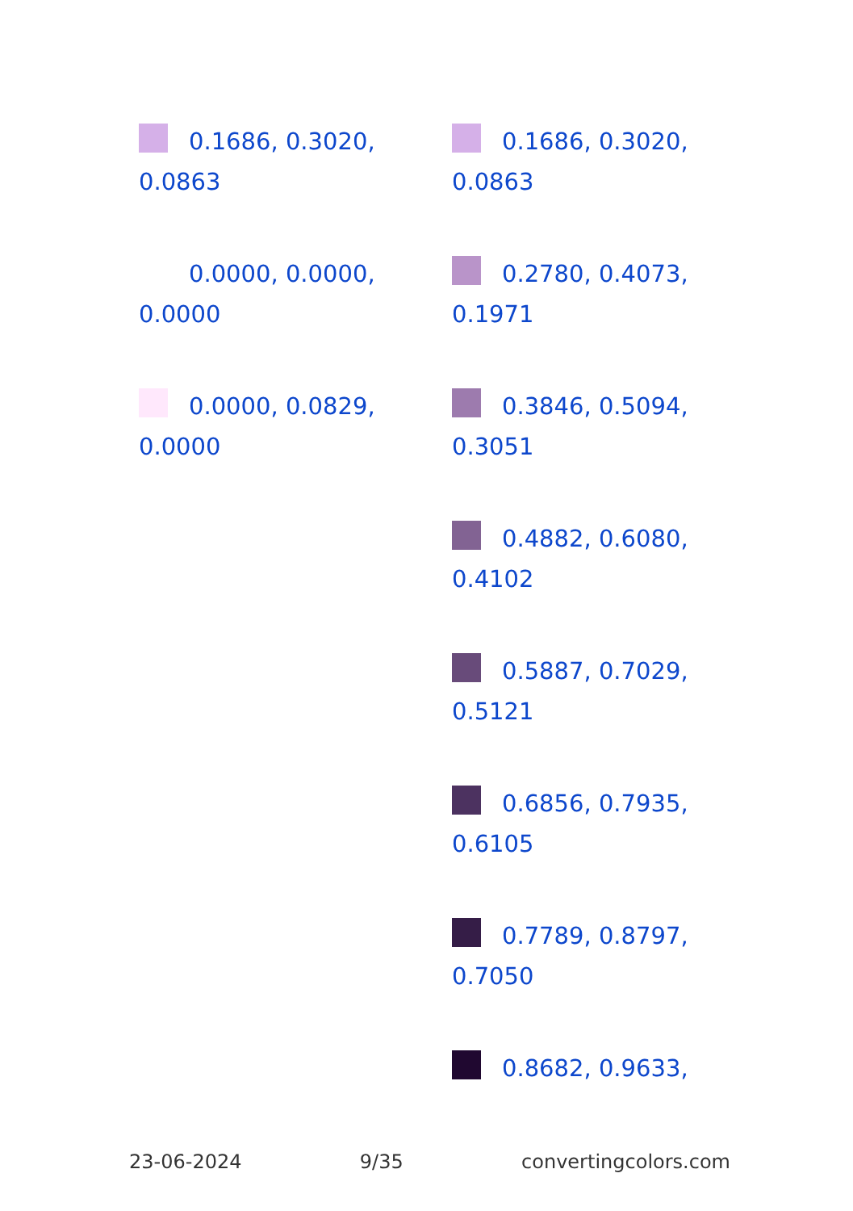0.1686, 0.3020, 0.0863
0.0000, 0.0000, 0.0000
0.0000, 0.0829, 0.0000
0.1686, 0.3020, 0.0863
0.2780, 0.4073, 0.1971
0.3846, 0.5094, 0.3051
0.4882, 0.6080, 0.4102
0.5887, 0.7029, 0.5121
0.6856, 0.7935, 0.6105
0.7789, 0.8797, 0.7050
0.8682, 0.9633,
23-06-2024 9/35 convertingcolors.com